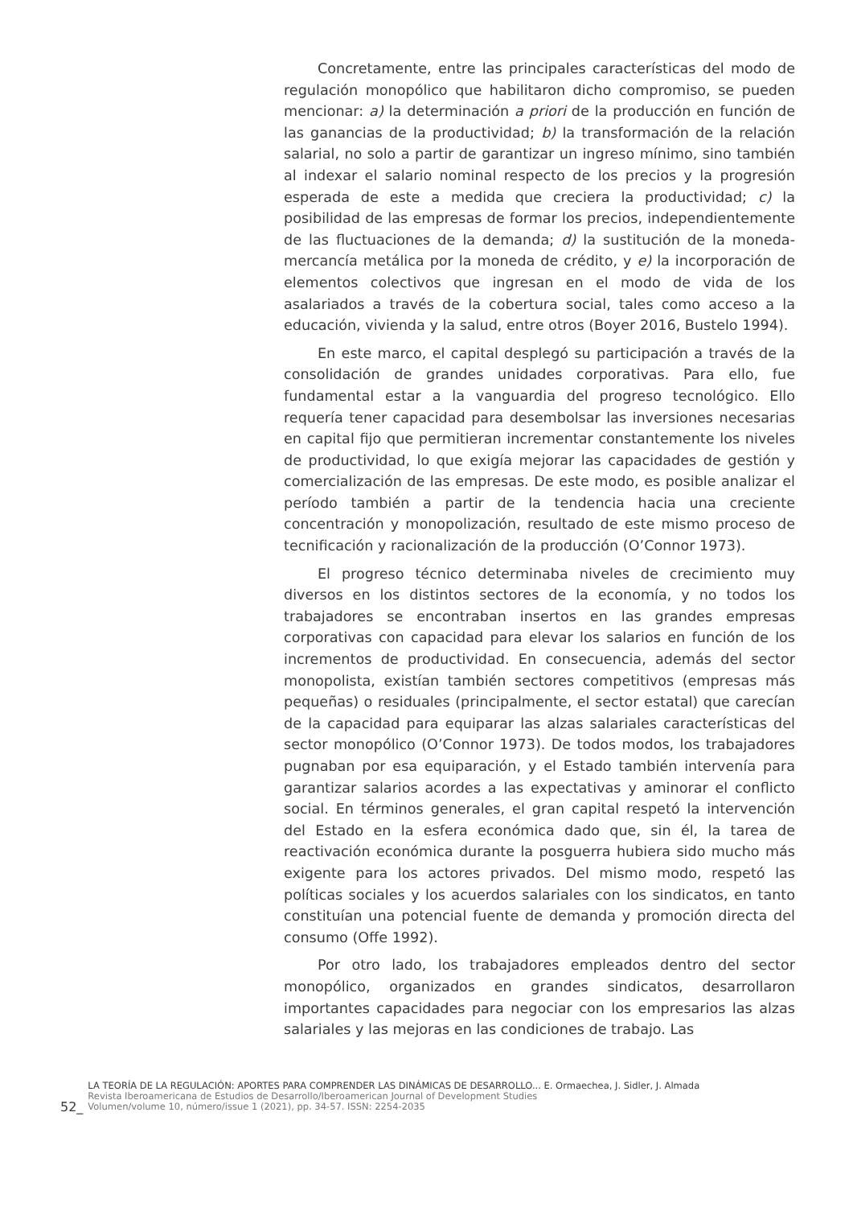Concretamente, entre las principales características del modo de regulación monopólico que habilitaron dicho compromiso, se pueden mencionar: a) la determinación a priori de la producción en función de las ganancias de la productividad; b) la transformación de la relación salarial, no solo a partir de garantizar un ingreso mínimo, sino también al indexar el salario nominal respecto de los precios y la progresión esperada de este a medida que creciera la productividad; c) la posibilidad de las empresas de formar los precios, independientemente de las fluctuaciones de la demanda; d) la sustitución de la moneda-mercancía metálica por la moneda de crédito, y e) la incorporación de elementos colectivos que ingresan en el modo de vida de los asalariados a través de la cobertura social, tales como acceso a la educación, vivienda y la salud, entre otros (Boyer 2016, Bustelo 1994).
En este marco, el capital desplegó su participación a través de la consolidación de grandes unidades corporativas. Para ello, fue fundamental estar a la vanguardia del progreso tecnológico. Ello requería tener capacidad para desembolsar las inversiones necesarias en capital fijo que permitieran incrementar constantemente los niveles de productividad, lo que exigía mejorar las capacidades de gestión y comercialización de las empresas. De este modo, es posible analizar el período también a partir de la tendencia hacia una creciente concentración y monopolización, resultado de este mismo proceso de tecnificación y racionalización de la producción (O’Connor 1973).
El progreso técnico determinaba niveles de crecimiento muy diversos en los distintos sectores de la economía, y no todos los trabajadores se encontraban insertos en las grandes empresas corporativas con capacidad para elevar los salarios en función de los incrementos de productividad. En consecuencia, además del sector monopolista, existían también sectores competitivos (empresas más pequeñas) o residuales (principalmente, el sector estatal) que carecían de la capacidad para equiparar las alzas salariales características del sector monopólico (O’Connor 1973). De todos modos, los trabajadores pugnaban por esa equiparación, y el Estado también intervenía para garantizar salarios acordes a las expectativas y aminorar el conflicto social. En términos generales, el gran capital respetó la intervención del Estado en la esfera económica dado que, sin él, la tarea de reactivación económica durante la posguerra hubiera sido mucho más exigente para los actores privados. Del mismo modo, respetó las políticas sociales y los acuerdos salariales con los sindicatos, en tanto constituían una potencial fuente de demanda y promoción directa del consumo (Offe 1992).
Por otro lado, los trabajadores empleados dentro del sector monopólico, organizados en grandes sindicatos, desarrollaron importantes capacidades para negociar con los empresarios las alzas salariales y las mejoras en las condiciones de trabajo. Las
52_
LA TEORÍA DE LA REGULACIÓN: APORTES PARA COMPRENDER LAS DINÁMICAS DE DESARROLLO... E. Ormaechea, J. Sidler, J. Almada
Revista Iberoamericana de Estudios de Desarrollo/Iberoamerican Journal of Development Studies
Volumen/volume 10, número/issue 1 (2021), pp. 34-57. ISSN: 2254-2035